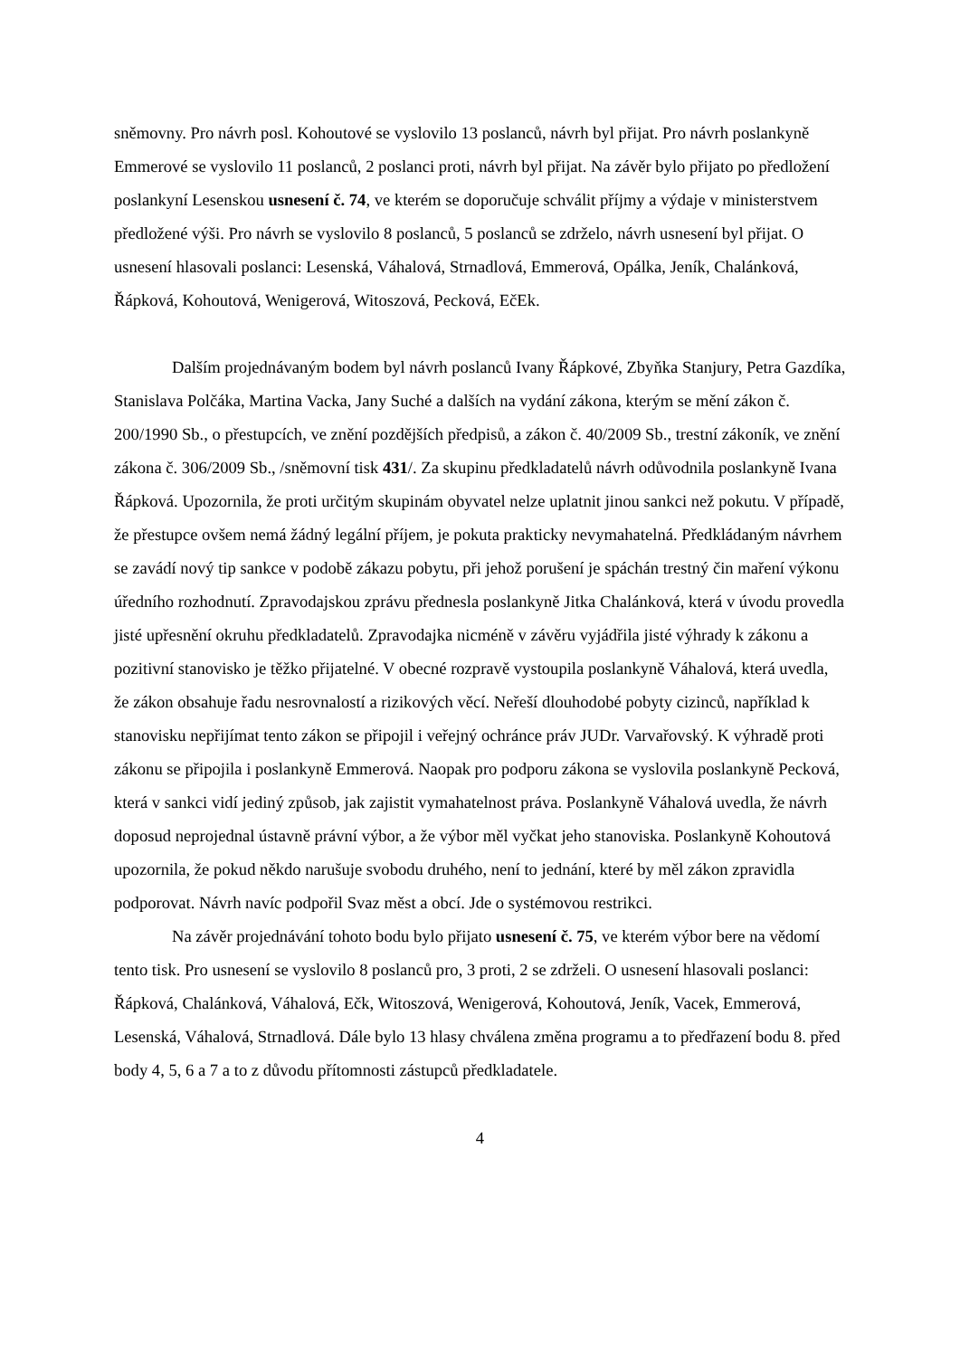sněmovny. Pro návrh posl. Kohoutové se vyslovilo 13 poslanců, návrh byl přijat. Pro návrh poslankyně Emmerové se vyslovilo 11 poslanců, 2 poslanci proti, návrh byl přijat. Na závěr bylo přijato po předložení poslankyní Lesenskou usnesení č. 74, ve kterém se doporučuje schválit příjmy a výdaje v ministerstvem předložené výši. Pro návrh se vyslovilo 8 poslanců, 5 poslanců se zdrželo, návrh usnesení byl přijat. O usnesení hlasovali poslanci: Lesenská, Váhalová, Strnadlová, Emmerová, Opálka, Jeník, Chalánková, Řápková, Kohoutová, Wenigerová, Witoszová, Pecková, EčEk.
Dalším projednávaným bodem byl návrh poslanců Ivany Řápkové, Zbyňka Stanjury, Petra Gazdíka, Stanislava Polčáka, Martina Vacka, Jany Suché a dalších na vydání zákona, kterým se mění zákon č. 200/1990 Sb., o přestupcích, ve znění pozdějších předpisů, a zákon č. 40/2009 Sb., trestní zákoník, ve znění zákona č. 306/2009 Sb., /sněmovní tisk 431/. Za skupinu předkladatelů návrh odůvodnila poslankyně Ivana Řápková. Upozornila, že proti určitým skupinám obyvatel nelze uplatnit jinou sankci než pokutu. V případě, že přestupce ovšem nemá žádný legální příjem, je pokuta prakticky nevymahatelná. Předkládaným návrhem se zavádí nový tip sankce v podobě zákazu pobytu, při jehož porušení je spáchán trestný čin maření výkonu úředního rozhodnutí. Zpravodajskou zprávu přednesla poslankyně Jitka Chalánková, která v úvodu provedla jisté upřesnění okruhu předkladatelů. Zpravodajka nicméně v závěru vyjádřila jisté výhrady k zákonu a pozitivní stanovisko je těžko přijatelné. V obecné rozpravě vystoupila poslankyně Váhalová, která uvedla, že zákon obsahuje řadu nesrovnalostí a rizikových věcí. Neřeší dlouhodobé pobyty cizinců, například k stanovisku nepřijímat tento zákon se připojil i veřejný ochránce práv JUDr. Varvařovský. K výhradě proti zákonu se připojila i poslankyně Emmerová. Naopak pro podporu zákona se vyslovila poslankyně Pecková, která v sankci vidí jediný způsob, jak zajistit vymahatelnost práva. Poslankyně Váhalová uvedla, že návrh doposud neprojednal ústavně právní výbor, a že výbor měl vyčkat jeho stanoviska. Poslankyně Kohoutová upozornila, že pokud někdo narušuje svobodu druhého, není to jednání, které by měl zákon zpravidla podporovat. Návrh navíc podpořil Svaz měst a obcí. Jde o systémovou restrikci.
Na závěr projednávání tohoto bodu bylo přijato usnesení č. 75, ve kterém výbor bere na vědomí tento tisk. Pro usnesení se vyslovilo 8 poslanců pro, 3 proti, 2 se zdrželi. O usnesení hlasovali poslanci: Řápková, Chalánková, Váhalová, Ečk, Witoszová, Wenigerová, Kohoutová, Jeník, Vacek, Emmerová, Lesenská, Váhalová, Strnadlová. Dále bylo 13 hlasy chválena změna programu a to předřazení bodu 8. před body 4, 5, 6 a 7 a to z důvodu přítomnosti zástupců předkladatele.
4